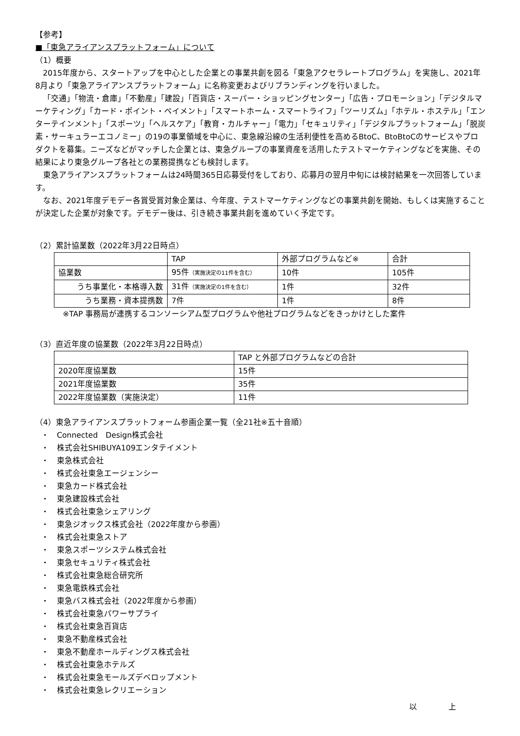【参考】
■「東急アライアンスプラットフォーム」について
（1）概要
2015年度から、スタートアップを中心とした企業との事業共創を図る「東急アクセラレートプログラム」を実施し、2021年8月より「東急アライアンスプラットフォーム」に名称変更およびリブランディングを行いました。
「交通」「物流・倉庫」「不動産」「建設」「百貨店・スーパー・ショッピングセンター」「広告・プロモーション」「デジタルマーケティング」「カード・ポイント・ペイメント」「スマートホーム・スマートライフ」「ツーリズム」「ホテル・ホステル」「エンターテインメント」「スポーツ」「ヘルスケア」「教育・カルチャー」「電力」「セキュリティ」「デジタルプラットフォーム」「脱炭素・サーキュラーエコノミー」の19の事業領域を中心に、東急線沿線の生活利便性を高めるBtoC、BtoBtoCのサービスやプロダクトを募集。ニーズなどがマッチした企業とは、東急グループの事業資産を活用したテストマーケティングなどを実施、その結果により東急グループ各社との業務提携なども検討します。
東急アライアンスプラットフォームは24時間365日応募受付をしており、応募月の翌月中旬には検討結果を一次回答しています。
なお、2021年度デモデー各賞受賞対象企業は、今年度、テストマーケティングなどの事業共創を開始、もしくは実施することが決定した企業が対象です。デモデー後は、引き続き事業共創を進めていく予定です。
（2）累計協業数（2022年3月22日時点）
| | TAP | 外部プログラムなど※ | 合計 |
| 協業数 | 95件 （実施決定の11件を含む） | 10件 | 105件 |
| うち事業化・本格導入数 | 31件 （実施決定の1件を含む） | 1件 | 32件 |
| うち業務・資本提携数 | 7件 | 1件 | 8件 |
※TAP 事務局が連携するコンソーシアム型プログラムや他社プログラムなどをきっかけとした案件
（3）直近年度の協業数（2022年3月22日時点）
| | TAP と外部プログラムなどの合計 |
| 2020年度協業数 | 15件 |
| 2021年度協業数 | 35件 |
| 2022年度協業数（実施決定） | 11件 |
（4）東急アライアンスプラットフォーム参画企業一覧（全21社※五十音順）
・　Connected　Design株式会社
・　株式会社SHIBUYA109エンタテイメント
・　東急株式会社
・　株式会社東急エージェンシー
・　東急カード株式会社
・　東急建設株式会社
・　株式会社東急シェアリング
・　東急ジオックス株式会社（2022年度から参画）
・　株式会社東急ストア
・　東急スポーツシステム株式会社
・　東急セキュリティ株式会社
・　株式会社東急総合研究所
・　東急電鉄株式会社
・　東急バス株式会社（2022年度から参画）
・　株式会社東急パワーサプライ
・　株式会社東急百貨店
・　東急不動産株式会社
・　東急不動産ホールディングス株式会社
・　株式会社東急ホテルズ
・　株式会社東急モールズデベロップメント
・　株式会社東急レクリエーション
以　　　　上